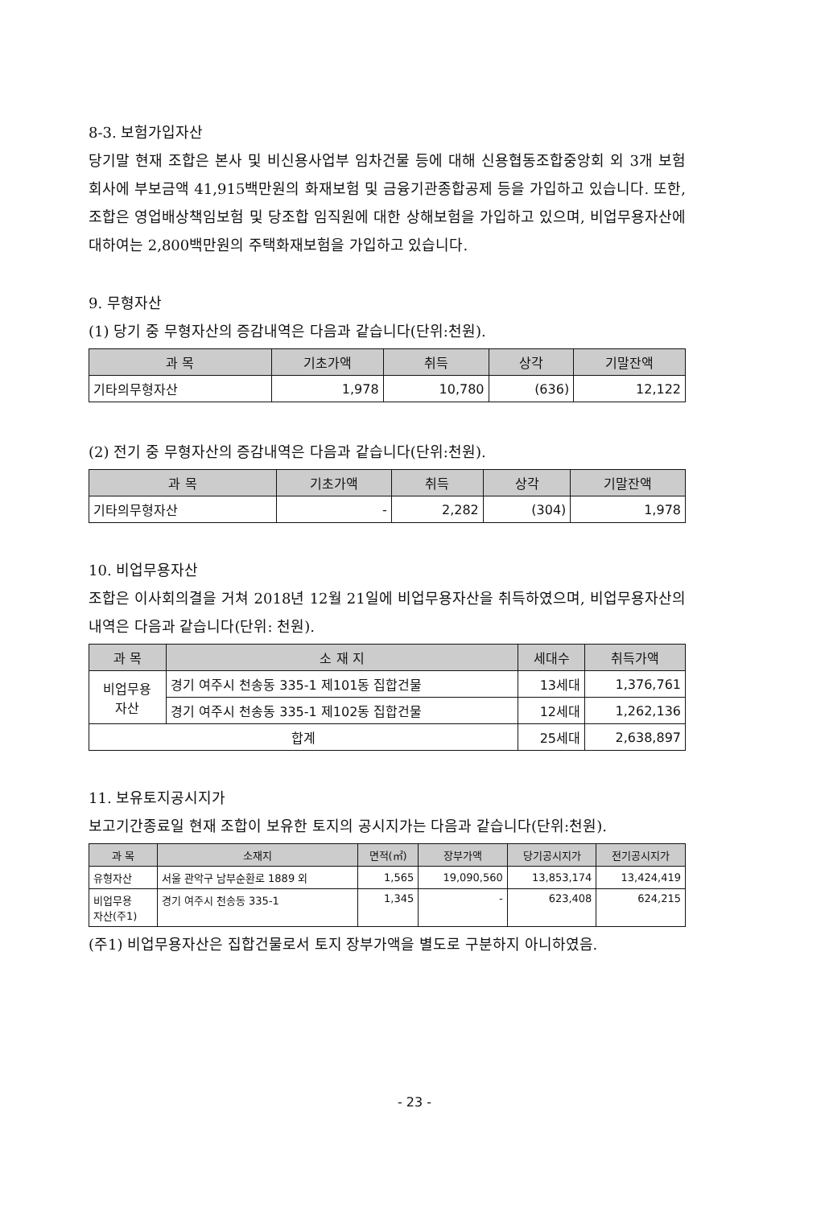8-3. 보험가입자산
당기말 현재 조합은 본사 및 비신용사업부 임차건물 등에 대해 신용협동조합중앙회 외 3개 보험회사에 부보금액 41,915백만원의 화재보험 및 금융기관종합공제 등을 가입하고 있습니다. 또한, 조합은 영업배상책임보험 및 당조합 임직원에 대한 상해보험을 가입하고 있으며, 비업무용자산에 대하여는 2,800백만원의 주택화재보험을 가입하고 있습니다.
9. 무형자산
(1) 당기 중 무형자산의 증감내역은 다음과 같습니다(단위:천원).
| 과 목 | 기초가액 | 취득 | 상각 | 기말잔액 |
| --- | --- | --- | --- | --- |
| 기타의무형자산 | 1,978 | 10,780 | (636) | 12,122 |
(2) 전기 중 무형자산의 증감내역은 다음과 같습니다(단위:천원).
| 과 목 | 기초가액 | 취득 | 상각 | 기말잔액 |
| --- | --- | --- | --- | --- |
| 기타의무형자산 | - | 2,282 | (304) | 1,978 |
10. 비업무용자산
조합은 이사회의결을 거쳐 2018년 12월 21일에 비업무용자산을 취득하였으며, 비업무용자산의 내역은 다음과 같습니다(단위: 천원).
| 과 목 | 소 재 지 | 세대수 | 취득가액 |
| --- | --- | --- | --- |
| 비업무용 자산 | 경기 여주시 천송동 335-1 제101동 집합건물 | 13세대 | 1,376,761 |
| | 경기 여주시 천송동 335-1 제102동 집합건물 | 12세대 | 1,262,136 |
| 합계 | | 25세대 | 2,638,897 |
11. 보유토지공시지가
보고기간종료일 현재 조합이 보유한 토지의 공시지가는 다음과 같습니다(단위:천원).
| 과 목 | 소재지 | 면적(㎡) | 장부가액 | 당기공시지가 | 전기공시지가 |
| --- | --- | --- | --- | --- | --- |
| 유형자산 | 서울 관악구 남부순환로 1889 외 | 1,565 | 19,090,560 | 13,853,174 | 13,424,419 |
| 비업무용 자산(주1) | 경기 여주시 천송동 335-1 | 1,345 | - | 623,408 | 624,215 |
(주1) 비업무용자산은 집합건물로서 토지 장부가액을 별도로 구분하지 아니하였음.
- 23 -